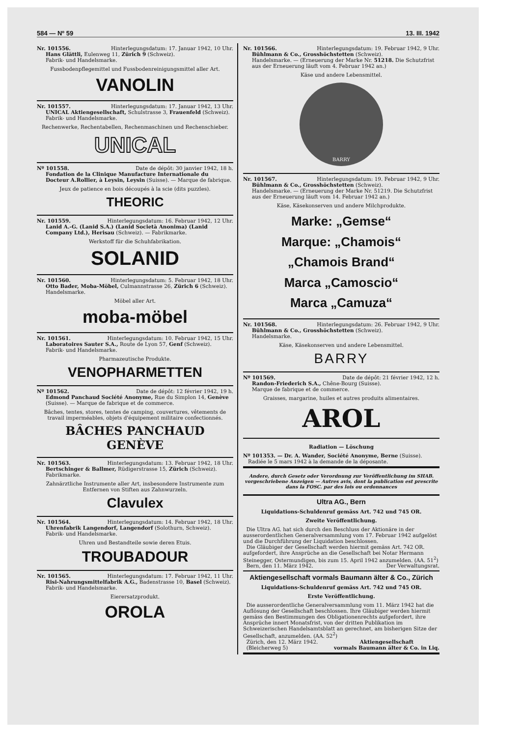584 — Nº 59 13. III. 1942
Nr. 101556. Hinterlegungsdatum: 17. Januar 1942, 10 Uhr.
Hans Glättli, Eulenweg 11, Zürich 9 (Schweiz).
Fabrik- und Handelsmarke.
Fussbodenpflegemittel und Fussbodenreinigungsmittel aller Art.
VANOLIN
Nr. 101557. Hinterlegungsdatum: 17. Januar 1942, 13 Uhr.
UNICAL Aktiengesellschaft, Schulstrasse 3, Frauenfeld (Schweiz).
Fabrik- und Handelsmarke.
Rechenwerke, Rechentabellen, Rechenmaschinen und Rechenschieber.
UNICAL
Nº 101558. Date de dépôt: 30 janvier 1942, 18 h.
Fondation de la Clinique Manufacture Internationale du Docteur A.Rollier, à Leysin, Leysin (Suisse). — Marque de fabrique.
Jeux de patience en bois découpés à la scie (dits puzzles).
THEORIC
Nr. 101559. Hinterlegungsdatum: 16. Februar 1942, 12 Uhr.
Lanid A.-G. (Lanid S.A.) (Lanid Società Anonima) (Lanid Company Ltd.), Herisau (Schweiz). — Fabrikmarke.
Werkstoff für die Schuhfabrikation.
SOLANID
Nr. 101560. Hinterlegungsdatum: 5. Februar 1942, 18 Uhr.
Otto Bader, Moba-Möbel, Culmannstrasse 26, Zürich 6 (Schweiz).
Handelsmarke.
Möbel aller Art.
moba-möbel
Nr. 101561. Hinterlegungsdatum: 10. Februar 1942, 15 Uhr.
Laboratoires Sauter S.A., Route de Lyon 57, Genf (Schweiz).
Fabrik- und Handelsmarke.
Pharmazeutische Produkte.
VENOPHARMETTEN
Nº 101562. Date de dépôt: 12 février 1942, 19 h.
Edmond Panchaud Société Anonyme, Rue du Simplon 14, Genève (Suisse). — Marque de fabrique et de commerce.
Bâches, tentes, stores, tentes de camping, couvertures, vêtements de travail imperméables, objets d'équipement militaire confectionnés.
BÂCHES PANCHAUD
GENÈVE
Nr. 101563. Hinterlegungsdatum: 13. Februar 1942, 18 Uhr.
Bertschinger & Ballmer, Rüdigerstrasse 15, Zürich (Schweiz).
Fabrikmarke.
Zahnärztliche Instrumente aller Art, insbesondere Instrumente zum Entfernen von Stiften aus Zahnwurzeln.
Clavulex
Nr. 101564. Hinterlegungsdatum: 14. Februar 1942, 18 Uhr.
Uhrenfabrik Langendorf, Langendorf (Solothurn, Schweiz).
Fabrik- und Handelsmarke.
Uhren und Bestandteile sowie deren Etuis.
TROUBADOUR
Nr. 101565. Hinterlegungsdatum: 17. Februar 1942, 11 Uhr.
Risi-Nahrungsmittelfabrik A.G., Badenstrasse 10, Basel (Schweiz).
Fabrik- und Handelsmarke.
Eierersatzprodukt.
OROLA
Nr. 101566. Hinterlegungsdatum: 19. Februar 1942, 9 Uhr.
Bühlmann & Co., Grosshöchstetten (Schweiz).
Handelsmarke. — (Erneuerung der Marke Nr. 51218. Die Schutzfrist aus der Erneuerung läuft vom 4. Februar 1942 an.)
Käse und andere Lebensmittel.
BARRY
Nr. 101567. Hinterlegungsdatum: 19. Februar 1942, 9 Uhr.
Bühlmann & Co., Grosshöchstetten (Schweiz).
Handelsmarke. — (Erneuerung der Marke Nr. 51219. Die Schutzfrist aus der Erneuerung läuft vom 14. Februar 1942 an.)
Käse, Käsekonserven und andere Milchprodukte.
Marke: „Gemse“
Marque: „Chamois“
„Chamois Brand“
Marca „Camoscio“
Marca „Camuza“
Nr. 101568. Hinterlegungsdatum: 26. Februar 1942, 9 Uhr.
Bühlmann & Co., Grosshöchstetten (Schweiz).
Handelsmarke.
Käse, Käsekonserven und andere Lebensmittel.
BARRY
Nº 101569. Date de dépôt: 21 février 1942, 12 h.
Randon-Friederich S.A., Chêne-Bourg (Suisse).
Marque de fabrique et de commerce.
Graisses, margarine, huiles et autres produits alimentaires.
AROL
Radiation — Löschung
Nº 101353. — Dr. A. Wander, Société Anonyme, Berne (Suisse).
Radiée le 5 mars 1942 à la demande de la déposante.
Andere, durch Gesetz oder Verordnung zur Veröffentlichung im SHAB. vorgeschriebene Anzeigen — Autres avis, dont la publication est prescrite dans la FOSC. par des lois ou ordonnances
Ultra AG., Bern
Liquidations-Schuldenruf gemäss Art. 742 und 745 OR.
Zweite Veröffentlichung.
Die Ultra AG. hat sich durch den Beschluss der Aktionäre in der ausserordentlichen Generalversammlung vom 17. Februar 1942 aufgelöst und die Durchführung der Liquidation beschlossen.
Die Gläubiger der Gesellschaft werden hiermit gemäss Art. 742 OR. aufgefordert, ihre Ansprüche an die Gesellschaft bei Notar Hermann Steinegger, Ostermundigen, bis zum 15. April 1942 anzumelden. (AA. 51<sup>2</sup>)
Bern, den 11. März 1942. Der Verwaltungsrat.
Aktiengesellschaft vormals Baumann älter & Co., Zürich
Liquidations-Schuldenruf gemäss Art. 742 und 745 OR.
Erste Veröffentlichung.
Die ausserordentliche Generalversammlung vom 11. März 1942 hat die Auflösung der Gesellschaft beschlossen. Ihre Gläubiger werden hiermit gemäss den Bestimmungen des Obligationenrechts aufgefordert, ihre Ansprüche innert Monatsfrist, von der dritten Publikation im Schweizerischen Handelsamtsblatt an gerechnet, am bisherigen Sitze der Gesellschaft, anzumelden. (AA. 52<sup>2</sup>)
Zürich, den 12. März 1942.
(Bleicherweg 5) Aktiengesellschaft
vormals Baumann älter & Co. in Liq.